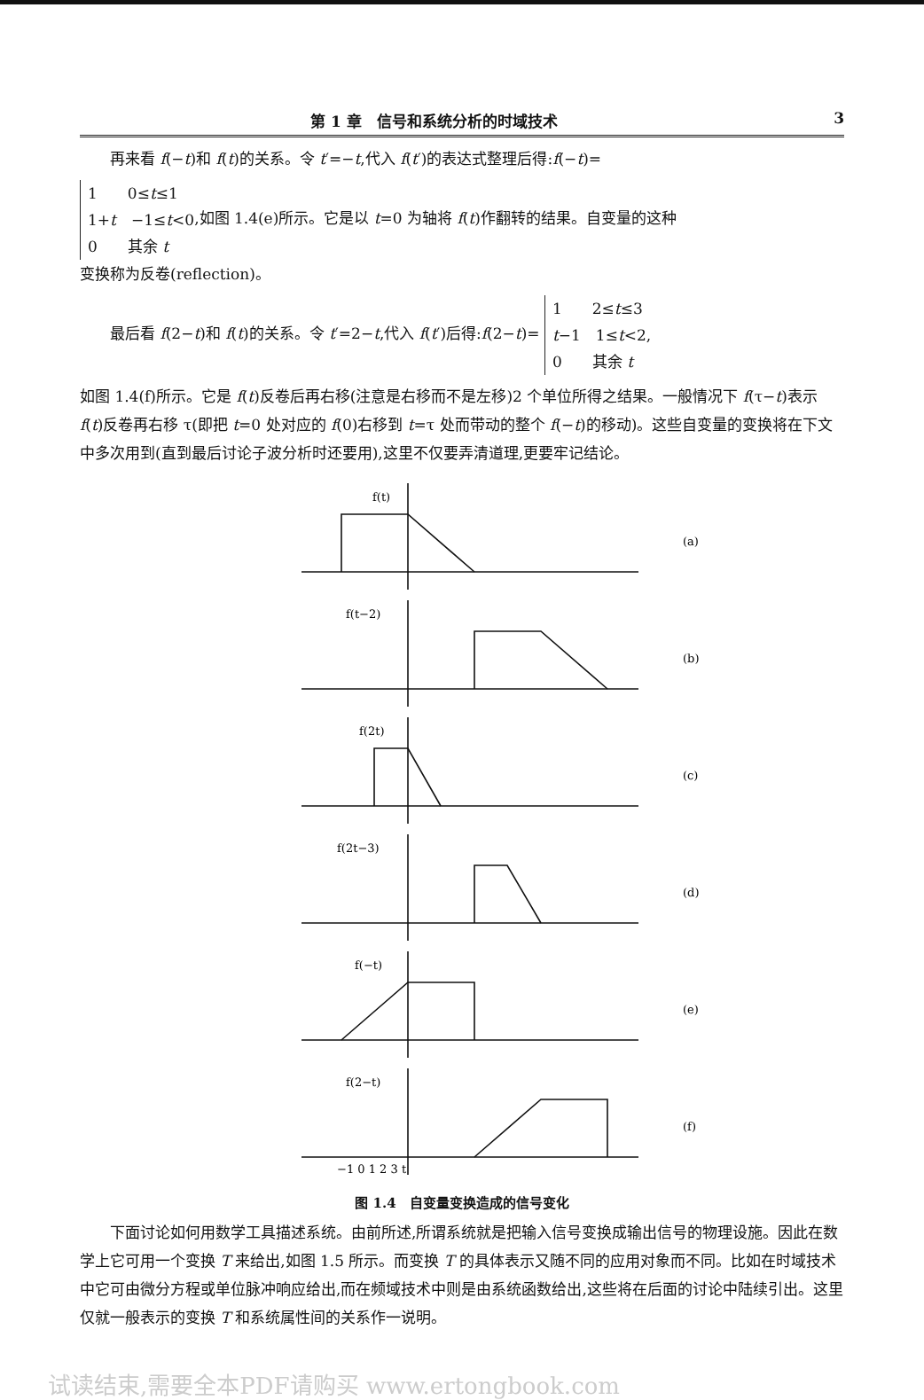第 1 章　信号和系统分析的时域技术 3
再来看 f(−t)和 f(t)的关系。令 t′=−t,代入 f(t′)的表达式整理后得:f(−t)=
1　　0≤t≤1
1+t　−1≤t<0
0　　其余 t,如图 1.4(e)所示。它是以 t=0 为轴将 f(t)作翻转的结果。自变量的这种
变换称为反卷(reflection)。
最后看 f(2−t)和 f(t)的关系。令 t′=2−t,代入 f(t′)后得:f(2−t)= 1　　2≤t≤3
t−1　1≤t<2,
0　　其余 t
如图 1.4(f)所示。它是 f(t)反卷后再右移(注意是右移而不是左移)2 个单位所得之结果。一般情况下 f(τ−t)表示 f(t)反卷再右移 τ(即把 t=0 处对应的 f(0)右移到 t=τ 处而带动的整个 f(−t)的移动)。这些自变量的变换将在下文中多次用到(直到最后讨论子波分析时还要用),这里不仅要弄清道理,更要牢记结论。
f(t)
(a)
f(t−2)
(b)
f(2t)
(c)
f(2t−3)
(d)
f(−t)
(e)
f(2−t)
(f)
−1 0 1 2 3 t
图 1.4　自变量变换造成的信号变化
下面讨论如何用数学工具描述系统。由前所述,所谓系统就是把输入信号变换成输出信号的物理设施。因此在数学上它可用一个变换 T 来给出,如图 1.5 所示。而变换 T 的具体表示又随不同的应用对象而不同。比如在时域技术中它可由微分方程或单位脉冲响应给出,而在频域技术中则是由系统函数给出,这些将在后面的讨论中陆续引出。这里仅就一般表示的变换 T 和系统属性间的关系作一说明。
试读结束,需要全本PDF请购买 www.ertongbook.com